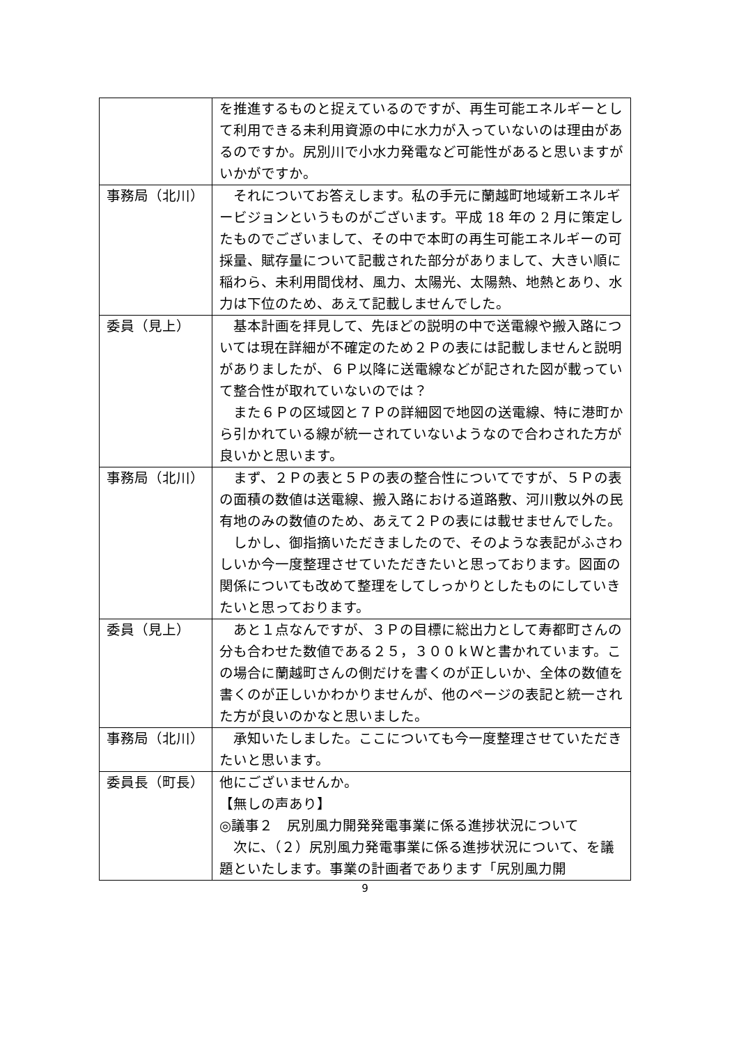| | を推進するものと捉えているのですが、再生可能エネルギーとして利用できる未利用資源の中に水力が入っていないのは理由があるのですか。尻別川で小水力発電など可能性があると思いますがいかがですか。 |
| 事務局（北川） | それについてお答えします。私の手元に蘭越町地域新エネルギービジョンというものがございます。平成 18 年の 2 月に策定したものでございまして、その中で本町の再生可能エネルギーの可採量、賦存量について記載された部分がありまして、大きい順に稲わら、未利用間伐材、風力、太陽光、太陽熱、地熱とあり、水力は下位のため、あえて記載しませんでした。 |
| 委員（見上） | 基本計画を拝見して、先ほどの説明の中で送電線や搬入路については現在詳細が不確定のため２Ｐの表には記載しませんと説明がありましたが、６Ｐ以降に送電線などが記された図が載っていて整合性が取れていないのでは？ また６Ｐの区域図と７Ｐの詳細図で地図の送電線、特に港町から引かれている線が統一されていないようなので合わされた方が良いかと思います。 |
| 事務局（北川） | まず、２Ｐの表と５Ｐの表の整合性についてですが、５Ｐの表の面積の数値は送電線、搬入路における道路敷、河川敷以外の民有地のみの数値のため、あえて２Ｐの表には載せませんでした。 しかし、御指摘いただきましたので、そのような表記がふさわしいか今一度整理させていただきたいと思っております。図面の関係についても改めて整理をしてしっかりとしたものにしていきたいと思っております。 |
| 委員（見上） | あと１点なんですが、３Ｐの目標に総出力として寿都町さんの分も合わせた数値である２５，３００ｋＷと書かれています。この場合に蘭越町さんの側だけを書くのが正しいか、全体の数値を書くのが正しいかわかりませんが、他のページの表記と統一された方が良いのかなと思いました。 |
| 事務局（北川） | 承知いたしました。ここについても今一度整理させていただきたいと思います。 |
| 委員長（町長） | 他にございませんか。 【無しの声あり】 ◎議事２ 尻別風力開発発電事業に係る進捗状況について 次に、（２）尻別風力発電事業に係る進捗状況について、を議題といたします。事業の計画者であります「尻別風力開 |
9